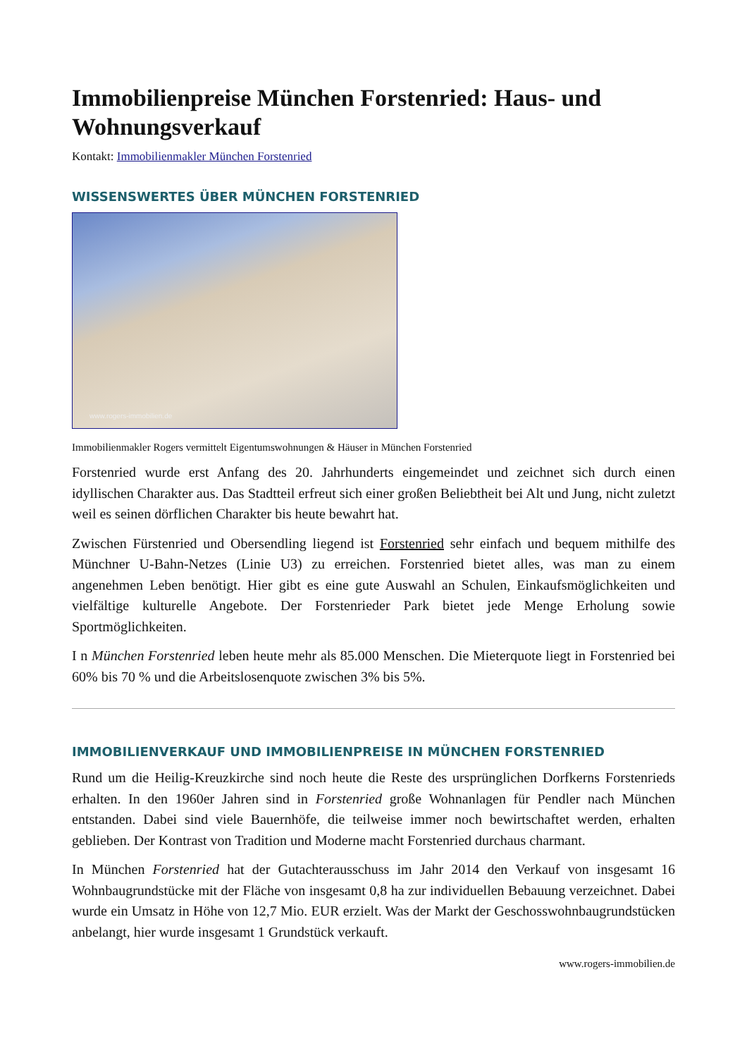Immobilienpreise München Forstenried: Haus- und Wohnungsverkauf
Kontakt: Immobilienmakler München Forstenried
WISSENSWERTES ÜBER MÜNCHEN FORSTENRIED
www.rogers-immobilien.de
Immobilienmakler Rogers vermittelt Eigentumswohnungen & Häuser in München Forstenried
Forstenried wurde erst Anfang des 20. Jahrhunderts eingemeindet und zeichnet sich durch einen idyllischen Charakter aus. Das Stadtteil erfreut sich einer großen Beliebtheit bei Alt und Jung, nicht zuletzt weil es seinen dörflichen Charakter bis heute bewahrt hat.
Zwischen Fürstenried und Obersendling liegend ist Forstenried sehr einfach und bequem mithilfe des Münchner U-Bahn-Netzes (Linie U3) zu erreichen. Forstenried bietet alles, was man zu einem angenehmen Leben benötigt. Hier gibt es eine gute Auswahl an Schulen, Einkaufsmöglichkeiten und vielfältige kulturelle Angebote. Der Forstenrieder Park bietet jede Menge Erholung sowie Sportmöglichkeiten.
I n München Forstenried leben heute mehr als 85.000 Menschen. Die Mieterquote liegt in Forstenried bei 60% bis 70 % und die Arbeitslosenquote zwischen 3% bis 5%.
IMMOBILIENVERKAUF UND IMMOBILIENPREISE IN MÜNCHEN FORSTENRIED
Rund um die Heilig-Kreuzkirche sind noch heute die Reste des ursprünglichen Dorfkerns Forstenrieds erhalten. In den 1960er Jahren sind in Forstenried große Wohnanlagen für Pendler nach München entstanden. Dabei sind viele Bauernhöfe, die teilweise immer noch bewirtschaftet werden, erhalten geblieben. Der Kontrast von Tradition und Moderne macht Forstenried durchaus charmant.
In München Forstenried hat der Gutachterausschuss im Jahr 2014 den Verkauf von insgesamt 16 Wohnbaugrundstücke mit der Fläche von insgesamt 0,8 ha zur individuellen Bebauung verzeichnet. Dabei wurde ein Umsatz in Höhe von 12,7 Mio. EUR erzielt. Was der Markt der Geschosswohnbaugrundstücken anbelangt, hier wurde insgesamt 1 Grundstück verkauft.
www.rogers-immobilien.de